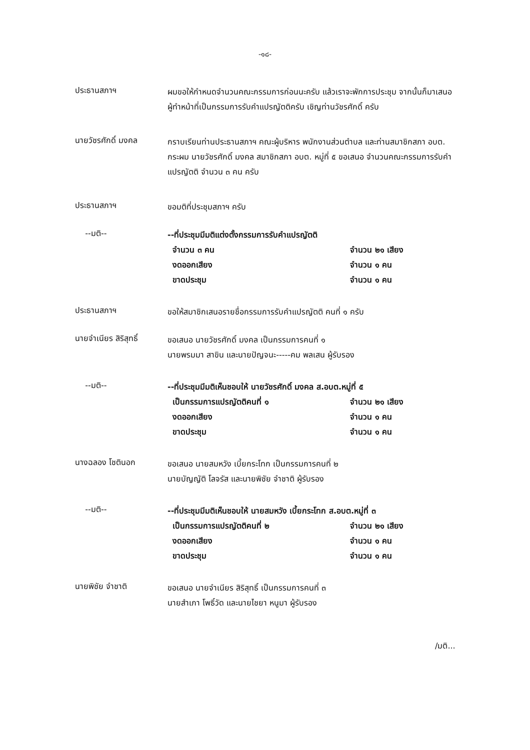-๑๘-
ประธานสภาฯ
ผมขอให้กำหนดจำนวนคณะกรรมการก่อนนะครับ แล้วเราจะพักการประชุม จากนั้นก็มาเสนอผู้ทำหน้าที่เป็นกรรมการรับคำแปรญัตติครับ เชิญท่านวัชรศักดิ์ ครับ
นายวัชรศักดิ์ มงคล
กราบเรียนท่านประธานสภาฯ คณะผู้บริหาร พนักงานส่วนตำบล และท่านสมาชิกสภา อบต. กระผม นายวัชรศักดิ์ มงคล สมาชิกสภา อบต. หมู่ที่ ๕ ขอเสนอ จำนวนคณะกรรมการรับคำแปรญัตติ จำนวน ๓ คน ครับ
ประธานสภาฯ
ขอมติที่ประชุมสภาฯ ครับ
--มติ--
--ที่ประชุมมีมติแต่งตั้งกรรมการรับคำแปรญัตติ
จำนวน ๓ คน จำนวน ๒๑ เสียง
งดออกเสียง จำนวน ๑ คน
ขาดประชุม จำนวน ๑ คน
ประธานสภาฯ
ขอให้สมาชิกเสนอรายชื่อกรรมการรับคำแปรญัตติ คนที่ ๑ ครับ
นายจำเนียร สิริสุทธิ์
ขอเสนอ นายวัชรศักดิ์ มงคล เป็นกรรมการคนที่ ๑
นายพรมมา สาขิน และนายปัญจนะ-----คม พลเสน ผู้รับรอง
--มติ--
--ที่ประชุมมีมติเห็นชอบให้ นายวัชรศักดิ์ มงคล ส.อบต.หมู่ที่ ๕
เป็นกรรมการแปรญัตติคนที่ ๑ จำนวน ๒๑ เสียง
งดออกเสียง จำนวน ๑ คน
ขาดประชุม จำนวน ๑ คน
นางฉลอง โชตินอก
ขอเสนอ นายสมหวัง เบี้ยกระโทก เป็นกรรมการคนที่ ๒
นายบัญญัติ โลจรัส และนายพิชัย จำชาติ ผู้รับรอง
--มติ--
--ที่ประชุมมีมติเห็นชอบให้ นายสมหวัง เบี้ยกระโทก ส.อบต.หมู่ที่ ๓
เป็นกรรมการแปรญัตติคนที่ ๒ จำนวน ๒๑ เสียง
งดออกเสียง จำนวน ๑ คน
ขาดประชุม จำนวน ๑ คน
นายพิชัย จำชาติ
ขอเสนอ นายจำเนียร สิริสุทธิ์ เป็นกรรมการคนที่ ๓
นายสำเภา โพธิ์วัด และนายไชยา หนูมา ผู้รับรอง
/มติ...